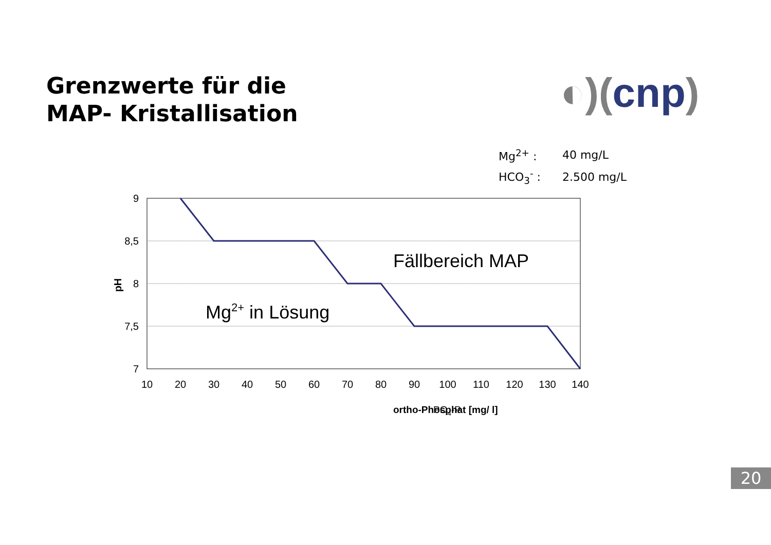Grenzwerte für die
MAP- Kristallisation
◐)(cnp)
| Mg<sup>2+</sup> : | 40 mg/L |
| HCO<sub>3</sub><sup>-</sup> : | 2.500 mg/L |
9
8,5
8
7,5
7
10
20
30
40
50
60
70
80
90
100
110
120
130
140
pH
ortho-Phosphat [mg/ l]
PO4-P
Fällbereich MAP
Mg2+ in Lösung
20